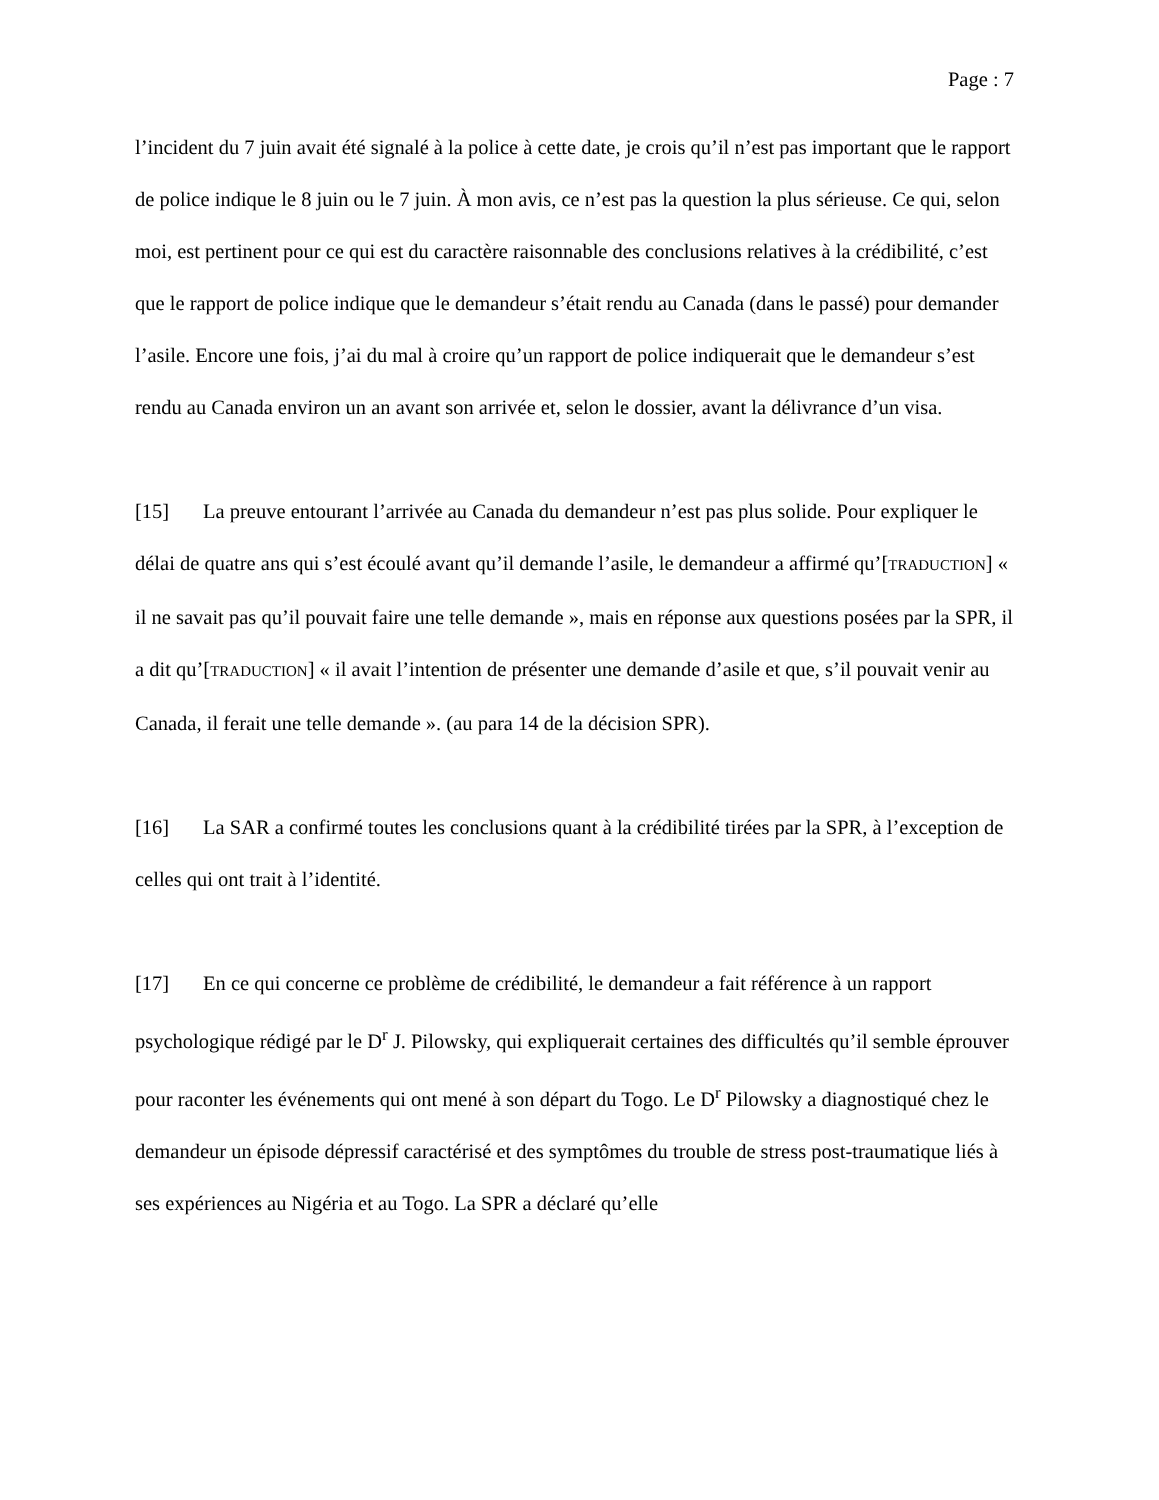Page : 7
l’incident du 7 juin avait été signalé à la police à cette date, je crois qu’il n’est pas important que le rapport de police indique le 8 juin ou le 7 juin. À mon avis, ce n’est pas la question la plus sérieuse. Ce qui, selon moi, est pertinent pour ce qui est du caractère raisonnable des conclusions relatives à la crédibilité, c’est que le rapport de police indique que le demandeur s’était rendu au Canada (dans le passé) pour demander l’asile. Encore une fois, j’ai du mal à croire qu’un rapport de police indiquerait que le demandeur s’est rendu au Canada environ un an avant son arrivée et, selon le dossier, avant la délivrance d’un visa.
[15] La preuve entourant l’arrivée au Canada du demandeur n’est pas plus solide. Pour expliquer le délai de quatre ans qui s’est écoulé avant qu’il demande l’asile, le demandeur a affirmé qu’[TRADUCTION] « il ne savait pas qu’il pouvait faire une telle demande », mais en réponse aux questions posées par la SPR, il a dit qu’[TRADUCTION] « il avait l’intention de présenter une demande d’asile et que, s’il pouvait venir au Canada, il ferait une telle demande ». (au para 14 de la décision SPR).
[16] La SAR a confirmé toutes les conclusions quant à la crédibilité tirées par la SPR, à l’exception de celles qui ont trait à l’identité.
[17] En ce qui concerne ce problème de crédibilité, le demandeur a fait référence à un rapport psychologique rédigé par le D<sup>r</sup> J. Pilowsky, qui expliquerait certaines des difficultés qu’il semble éprouver pour raconter les événements qui ont mené à son départ du Togo. Le D<sup>r</sup> Pilowsky a diagnostiqué chez le demandeur un épisode dépressif caractérisé et des symptômes du trouble de stress post-traumatique liés à ses expériences au Nigéria et au Togo. La SPR a déclaré qu’elle